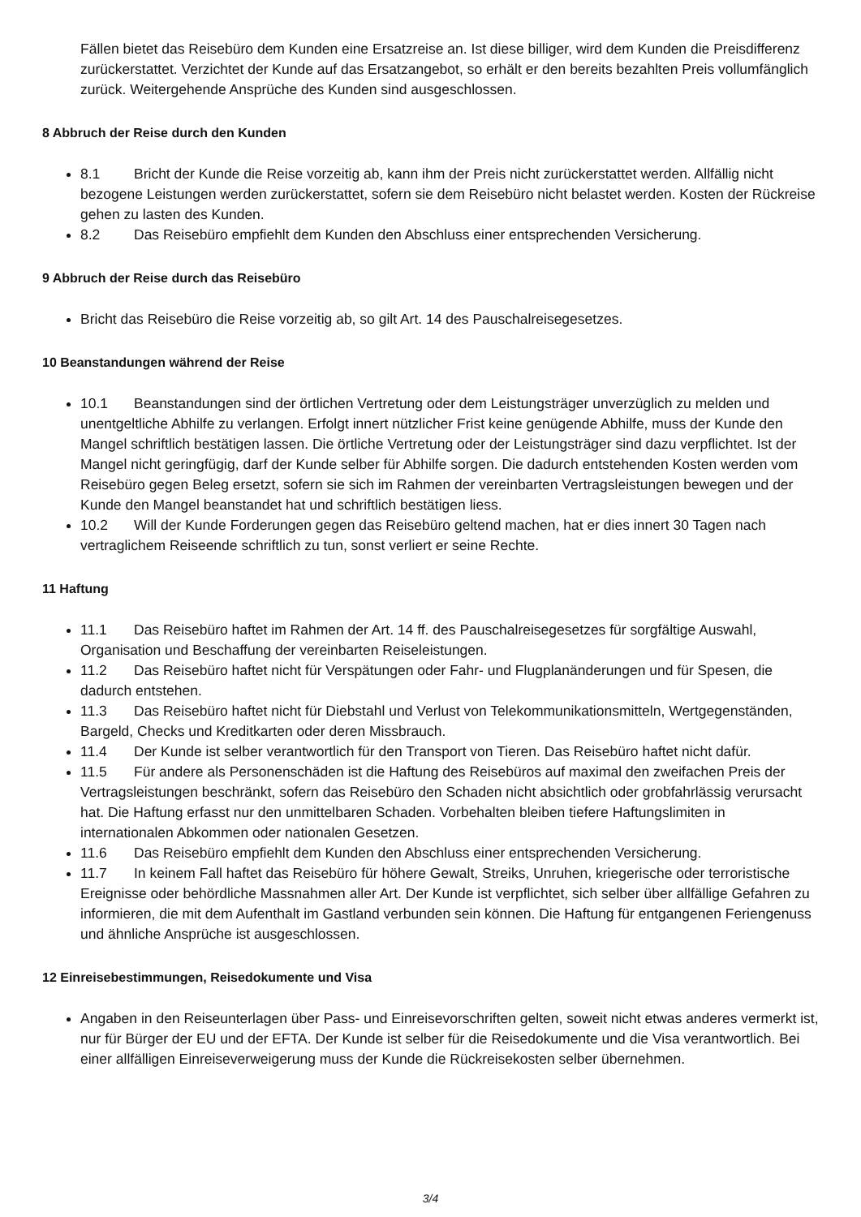Fällen bietet das Reisebüro dem Kunden eine Ersatzreise an. Ist diese billiger, wird dem Kunden die Preisdifferenz zurückerstattet. Verzichtet der Kunde auf das Ersatzangebot, so erhält er den bereits bezahlten Preis vollumfänglich zurück. Weitergehende Ansprüche des Kunden sind ausgeschlossen.
8 Abbruch der Reise durch den Kunden
8.1 Bricht der Kunde die Reise vorzeitig ab, kann ihm der Preis nicht zurückerstattet werden. Allfällig nicht bezogene Leistungen werden zurückerstattet, sofern sie dem Reisebüro nicht belastet werden. Kosten der Rückreise gehen zu lasten des Kunden.
8.2 Das Reisebüro empfiehlt dem Kunden den Abschluss einer entsprechenden Versicherung.
9 Abbruch der Reise durch das Reisebüro
Bricht das Reisebüro die Reise vorzeitig ab, so gilt Art. 14 des Pauschalreisegesetzes.
10 Beanstandungen während der Reise
10.1 Beanstandungen sind der örtlichen Vertretung oder dem Leistungsträger unverzüglich zu melden und unentgeltliche Abhilfe zu verlangen. Erfolgt innert nützlicher Frist keine genügende Abhilfe, muss der Kunde den Mangel schriftlich bestätigen lassen. Die örtliche Vertretung oder der Leistungsträger sind dazu verpflichtet. Ist der Mangel nicht geringfügig, darf der Kunde selber für Abhilfe sorgen. Die dadurch entstehenden Kosten werden vom Reisebüro gegen Beleg ersetzt, sofern sie sich im Rahmen der vereinbarten Vertragsleistungen bewegen und der Kunde den Mangel beanstandet hat und schriftlich bestätigen liess.
10.2 Will der Kunde Forderungen gegen das Reisebüro geltend machen, hat er dies innert 30 Tagen nach vertraglichem Reiseende schriftlich zu tun, sonst verliert er seine Rechte.
11 Haftung
11.1 Das Reisebüro haftet im Rahmen der Art. 14 ff. des Pauschalreisegesetzes für sorgfältige Auswahl, Organisation und Beschaffung der vereinbarten Reiseleistungen.
11.2 Das Reisebüro haftet nicht für Verspätungen oder Fahr- und Flugplanänderungen und für Spesen, die dadurch entstehen.
11.3 Das Reisebüro haftet nicht für Diebstahl und Verlust von Telekommunikationsmitteln, Wertgegenständen, Bargeld, Checks und Kreditkarten oder deren Missbrauch.
11.4 Der Kunde ist selber verantwortlich für den Transport von Tieren. Das Reisebüro haftet nicht dafür.
11.5 Für andere als Personenschäden ist die Haftung des Reisebüros auf maximal den zweifachen Preis der Vertragsleistungen beschränkt, sofern das Reisebüro den Schaden nicht absichtlich oder grobfahrlässig verursacht hat. Die Haftung erfasst nur den unmittelbaren Schaden. Vorbehalten bleiben tiefere Haftungslimiten in internationalen Abkommen oder nationalen Gesetzen.
11.6 Das Reisebüro empfiehlt dem Kunden den Abschluss einer entsprechenden Versicherung.
11.7 In keinem Fall haftet das Reisebüro für höhere Gewalt, Streiks, Unruhen, kriegerische oder terroristische Ereignisse oder behördliche Massnahmen aller Art. Der Kunde ist verpflichtet, sich selber über allfällige Gefahren zu informieren, die mit dem Aufenthalt im Gastland verbunden sein können. Die Haftung für entgangenen Feriengenuss und ähnliche Ansprüche ist ausgeschlossen.
12 Einreisebestimmungen, Reisedokumente und Visa
Angaben in den Reiseunterlagen über Pass- und Einreisevorschriften gelten, soweit nicht etwas anderes vermerkt ist, nur für Bürger der EU und der EFTA. Der Kunde ist selber für die Reisedokumente und die Visa verantwortlich. Bei einer allfälligen Einreiseverweigerung muss der Kunde die Rückreisekosten selber übernehmen.
3/4